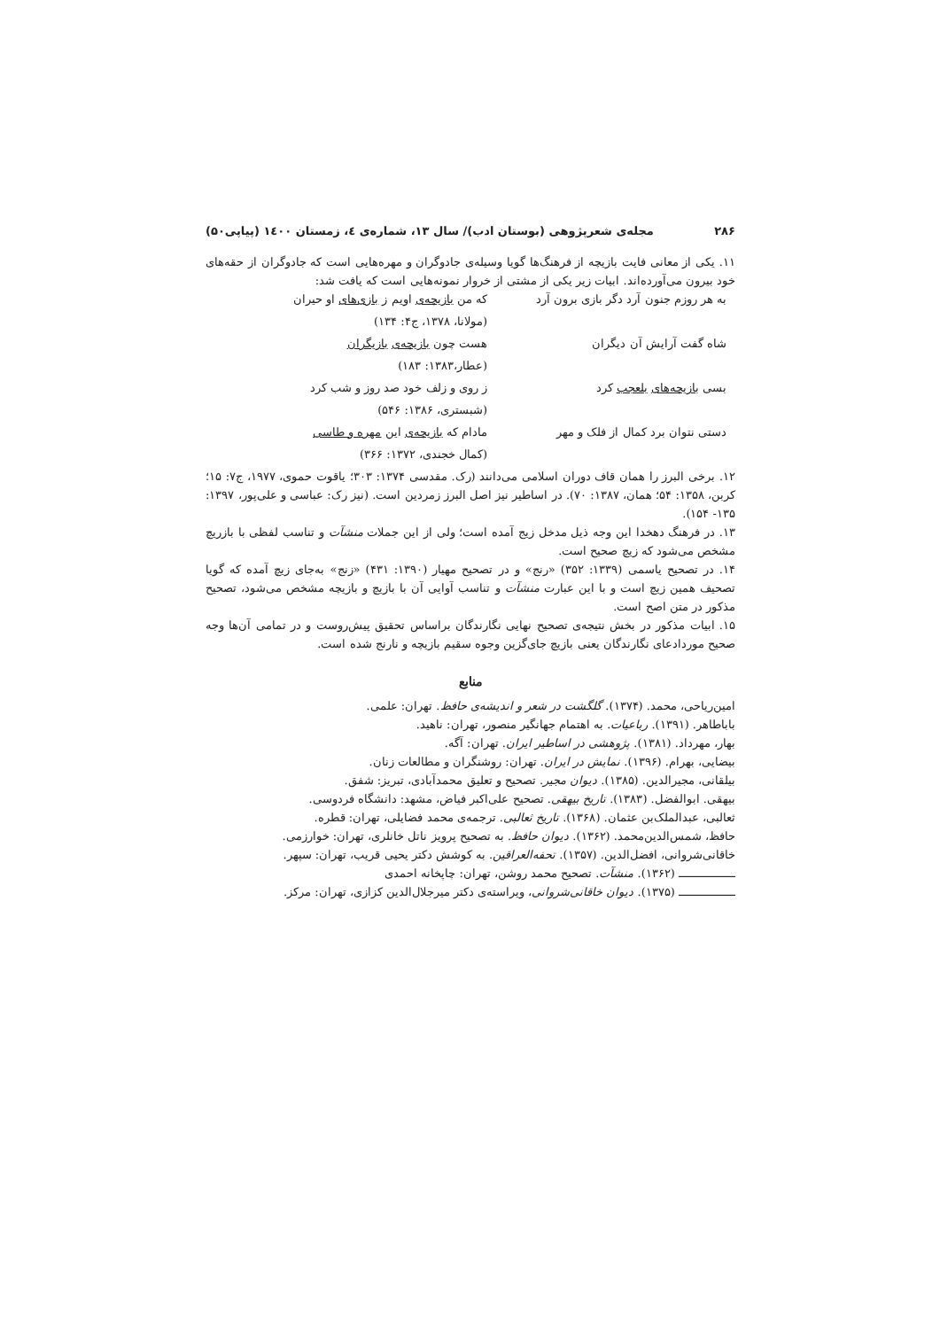۲۸۶ مجله‌ی شعرپژوهی (بوستان ادب)/ سال ۱۳، شماره‌ی ٤، زمستان ۱٤۰۰ (پیاپی۵۰)
۱۱. یکی از معانی فایت بازیچه از فرهنگ‌ها گویا وسیله‌ی جادوگران و مهره‌هایی است که جادوگران از حقه‌های خود بیرون می‌آورده‌اند. ابیات زیر یکی از مشتی از خروار نمونه‌هایی است که یافت شد:
به هر روزم جنون آرد دگر بازی برون آرد
که من بازیچه‌ی اویم ز بازی‌های او حیران
(مولانا، ۱۳۷۸، ج۴: ۱۳۴)
شاه گفت آرایش آن دیگران
هست چون بازیچه‌ی بازیگران
(عطار،۱۳۸۳: ۱۸۳)
بسی بازیچه‌های بلعجب کرد
ز روی و زلف خود صد روز و شب کرد
(شبستری، ۱۳۸۶: ۵۴۶)
دستی نتوان برد کمال از فلک و مهر
مادام که بازیچه‌ی این مهره و طاسی
(کمال خجندی، ۱۳۷۲: ۳۶۶)
۱۲. برخی البرز را همان قاف دوران اسلامی می‌دانند (رک. مقدسی ۱۳۷۴: ۳۰۳؛ یاقوت حموی، ۱۹۷۷، ج۷: ۱۵؛ کربن، ۱۳۵۸: ۵۴؛ همان، ۱۳۸۷: ۷۰). در اساطیر نیز اصل البرز زمردین است. (نیز رک: عباسی و علی‌پور، ۱۳۹۷: ۱۳۵- ۱۵۴).
۱۳. در فرهنگ دهخدا این وجه ذیل مدخل زیج آمده است؛ ولی از این جملات منشآت و تناسب لفظی با بازریچ مشخص می‌شود که زیچ صحیح است.
۱۴. در تصحیح یاسمی (۱۳۳۹: ۳۵۲) «رنج» و در تصحیح مهیار (۱۳۹۰: ۴۳۱) «زنج» به‌جای زیچ آمده که گویا تصحیف همین زیچ است و با این عبارت منشآت و تناسب آوایی آن با بازیچ و بازیچه مشخص می‌شود، تصحیح مذکور در متن اصح است.
۱۵. ابیات مذکور در بخش نتیجه‌ی تصحیح نهایی نگارندگان براساس تحقیق پیش‌روست و در تمامی آن‌ها وجه صحیح موردادعای نگارندگان یعنی بازیچ جای‌گزین وجوه سقیم بازیچه و نارنج شده است.
منابع
امین‌ریاحی، محمد. (۱۳۷۴). گلگشت در شعر و اندیشه‌ی حافظ. تهران: علمی.
باباطاهر. (۱۳۹۱). رباعیات. به اهتمام جهانگیر منصور، تهران: ناهید.
بهار، مهرداد. (۱۳۸۱). پژوهشی در اساطیر ایران. تهران: آگه.
بیضایی، بهرام. (۱۳۹۶). نمایش در ایران. تهران: روشنگران و مطالعات زنان.
بیلقانی، مجیرالدین. (۱۳۸۵). دیوان مجیر. تصحیح و تعلیق محمدآبادی، تبریز: شفق.
بیهقی. ابوالفضل. (۱۳۸۳). تاریخ بیهقی. تصحیح علی‌اکبر فیاض، مشهد: دانشگاه فردوسی.
ثعالبی، عبدالملک‌بن عثمان. (۱۳۶۸). تاریخ ثعالبی. ترجمه‌ی محمد فضایلی، تهران: قطره.
حافظ، شمس‌الدین‌محمد. (۱۳۶۲). دیوان حافظ. به تصحیح پرویز ناتل خانلری، تهران: خوارزمی.
خاقانی‌شروانی، افضل‌الدین. (۱۳۵۷). تحفه‌العراقین. به کوشش دکتر یحیی قریب، تهران: سپهر.
ــــــــــــــــ (۱۳۶۲). منشآت. تصحیح محمد روشن، تهران: چاپخانه احمدی
ــــــــــــــــ (۱۳۷۵). دیوان خاقانی‌شروانی، ویراسته‌ی دکتر میرجلال‌الدین کزازی، تهران: مرکز.